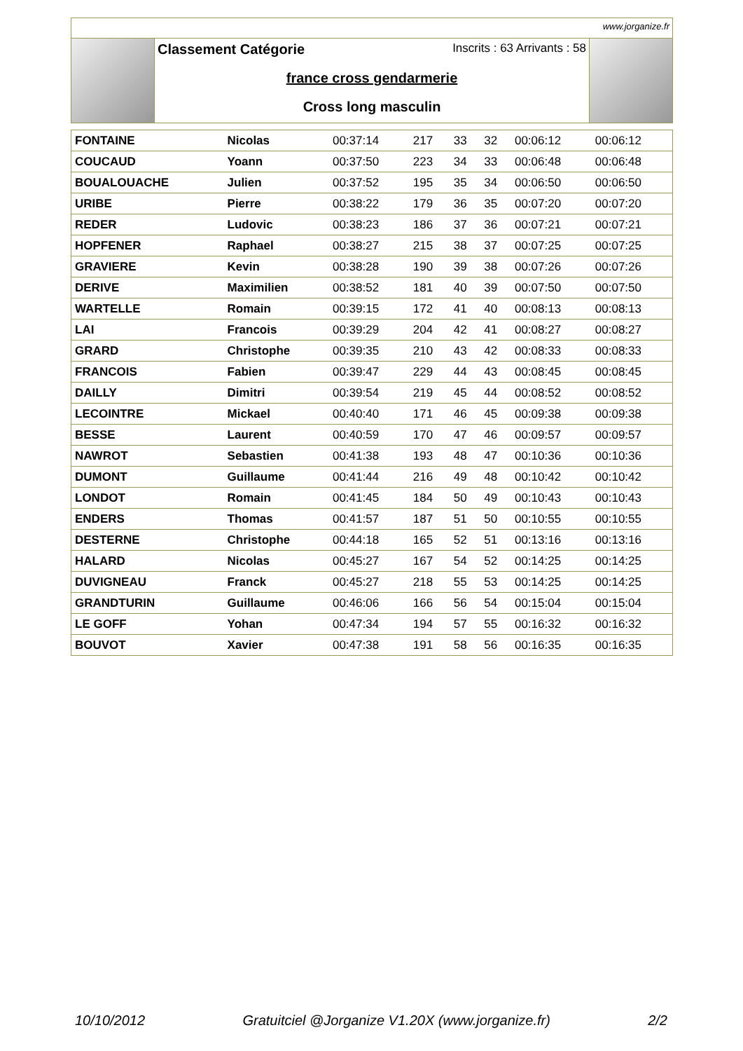www.jorganize.fr
Classement Catégorie Inscrits : 63 Arrivants : 58
france cross gendarmerie
Cross long masculin
| FONTAINE | Nicolas | 00:37:14 | 217 | 33 | 32 | 00:06:12 | 00:06:12 |
| COUCAUD | Yoann | 00:37:50 | 223 | 34 | 33 | 00:06:48 | 00:06:48 |
| BOUALOUACHE | Julien | 00:37:52 | 195 | 35 | 34 | 00:06:50 | 00:06:50 |
| URIBE | Pierre | 00:38:22 | 179 | 36 | 35 | 00:07:20 | 00:07:20 |
| REDER | Ludovic | 00:38:23 | 186 | 37 | 36 | 00:07:21 | 00:07:21 |
| HOPFENER | Raphael | 00:38:27 | 215 | 38 | 37 | 00:07:25 | 00:07:25 |
| GRAVIERE | Kevin | 00:38:28 | 190 | 39 | 38 | 00:07:26 | 00:07:26 |
| DERIVE | Maximilien | 00:38:52 | 181 | 40 | 39 | 00:07:50 | 00:07:50 |
| WARTELLE | Romain | 00:39:15 | 172 | 41 | 40 | 00:08:13 | 00:08:13 |
| LAI | Francois | 00:39:29 | 204 | 42 | 41 | 00:08:27 | 00:08:27 |
| GRARD | Christophe | 00:39:35 | 210 | 43 | 42 | 00:08:33 | 00:08:33 |
| FRANCOIS | Fabien | 00:39:47 | 229 | 44 | 43 | 00:08:45 | 00:08:45 |
| DAILLY | Dimitri | 00:39:54 | 219 | 45 | 44 | 00:08:52 | 00:08:52 |
| LECOINTRE | Mickael | 00:40:40 | 171 | 46 | 45 | 00:09:38 | 00:09:38 |
| BESSE | Laurent | 00:40:59 | 170 | 47 | 46 | 00:09:57 | 00:09:57 |
| NAWROT | Sebastien | 00:41:38 | 193 | 48 | 47 | 00:10:36 | 00:10:36 |
| DUMONT | Guillaume | 00:41:44 | 216 | 49 | 48 | 00:10:42 | 00:10:42 |
| LONDOT | Romain | 00:41:45 | 184 | 50 | 49 | 00:10:43 | 00:10:43 |
| ENDERS | Thomas | 00:41:57 | 187 | 51 | 50 | 00:10:55 | 00:10:55 |
| DESTERNE | Christophe | 00:44:18 | 165 | 52 | 51 | 00:13:16 | 00:13:16 |
| HALARD | Nicolas | 00:45:27 | 167 | 54 | 52 | 00:14:25 | 00:14:25 |
| DUVIGNEAU | Franck | 00:45:27 | 218 | 55 | 53 | 00:14:25 | 00:14:25 |
| GRANDTURIN | Guillaume | 00:46:06 | 166 | 56 | 54 | 00:15:04 | 00:15:04 |
| LE GOFF | Yohan | 00:47:34 | 194 | 57 | 55 | 00:16:32 | 00:16:32 |
| BOUVOT | Xavier | 00:47:38 | 191 | 58 | 56 | 00:16:35 | 00:16:35 |
10/10/2012 Gratuitciel @Jorganize V1.20X (www.jorganize.fr) 2/2